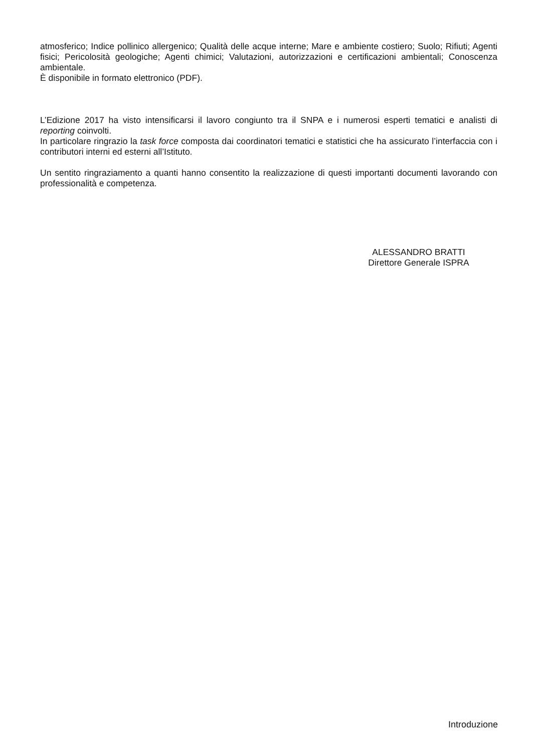atmosferico; Indice pollinico allergenico; Qualità delle acque interne; Mare e ambiente costiero; Suolo; Rifiuti; Agenti fisici; Pericolosità geologiche; Agenti chimici; Valutazioni, autorizzazioni e certificazioni ambientali; Conoscenza ambientale.
È disponibile in formato elettronico (PDF).
L’Edizione 2017 ha visto intensificarsi il lavoro congiunto tra il SNPA e i numerosi esperti tematici e analisti di reporting coinvolti.
In particolare ringrazio la task force composta dai coordinatori tematici e statistici che ha assicurato l’interfaccia con i contributori interni ed esterni all’Istituto.
Un sentito ringraziamento a quanti hanno consentito la realizzazione di questi importanti documenti lavorando con professionalità e competenza.
ALESSANDRO BRATTI
Direttore Generale ISPRA
Introduzione